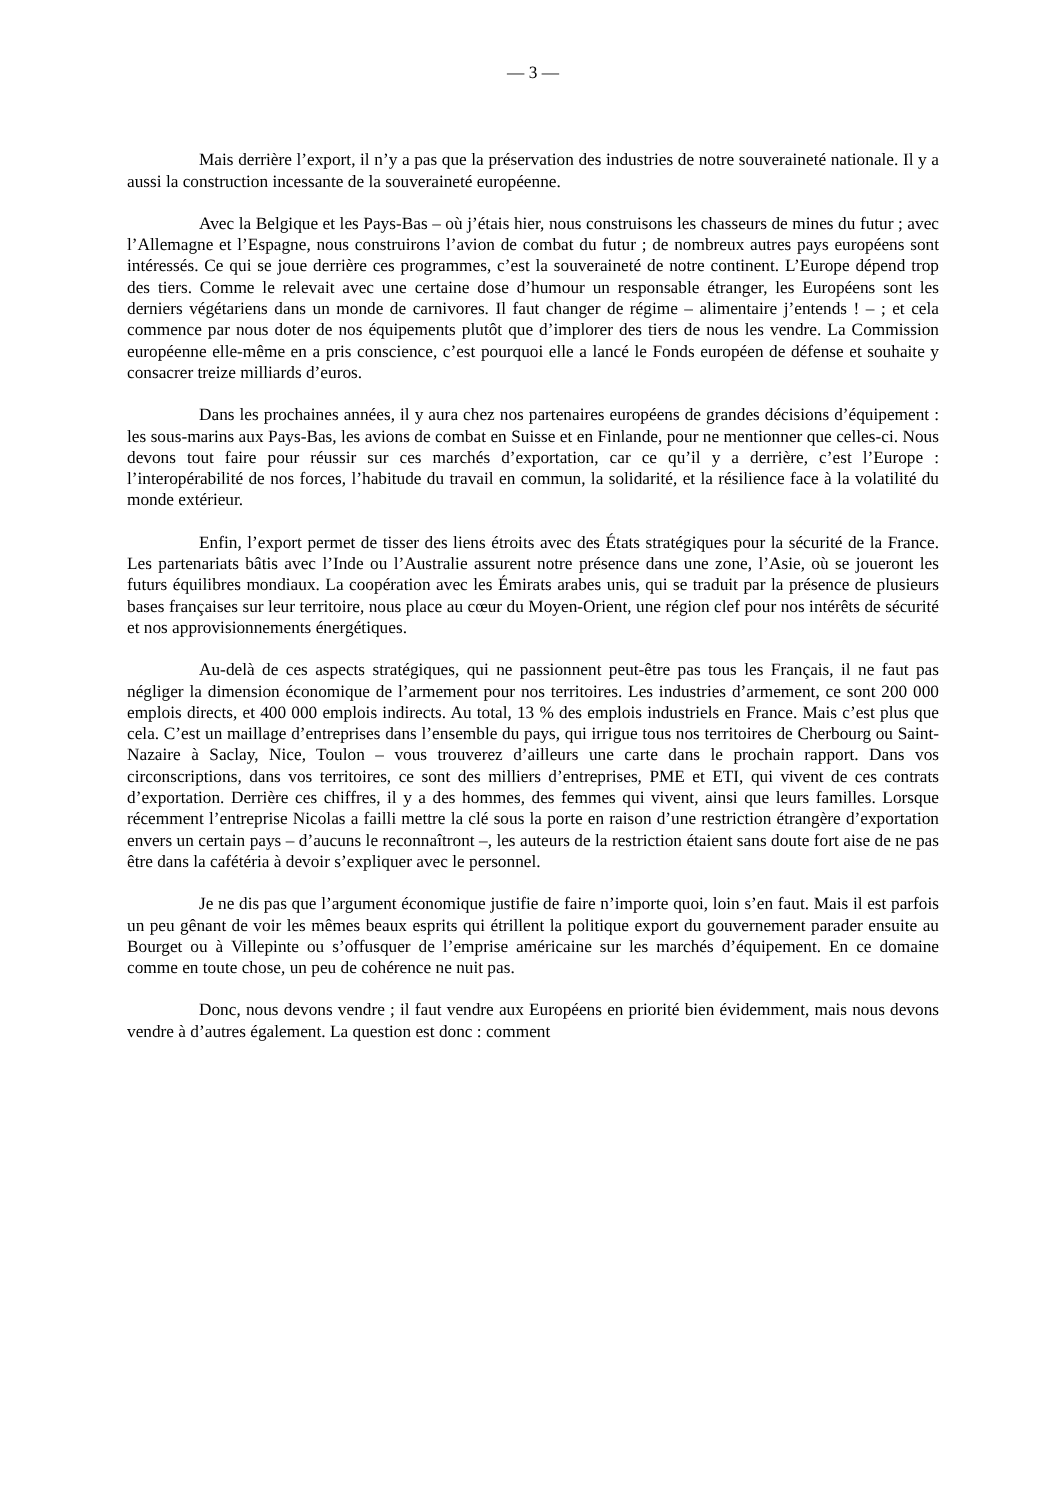— 3 —
Mais derrière l’export, il n’y a pas que la préservation des industries de notre souveraineté nationale. Il y a aussi la construction incessante de la souveraineté européenne.
Avec la Belgique et les Pays-Bas – où j’étais hier, nous construisons les chasseurs de mines du futur ; avec l’Allemagne et l’Espagne, nous construirons l’avion de combat du futur ; de nombreux autres pays européens sont intéressés. Ce qui se joue derrière ces programmes, c’est la souveraineté de notre continent. L’Europe dépend trop des tiers. Comme le relevait avec une certaine dose d’humour un responsable étranger, les Européens sont les derniers végétariens dans un monde de carnivores. Il faut changer de régime – alimentaire j’entends ! – ; et cela commence par nous doter de nos équipements plutôt que d’implorer des tiers de nous les vendre. La Commission européenne elle-même en a pris conscience, c’est pourquoi elle a lancé le Fonds européen de défense et souhaite y consacrer treize milliards d’euros.
Dans les prochaines années, il y aura chez nos partenaires européens de grandes décisions d’équipement : les sous-marins aux Pays-Bas, les avions de combat en Suisse et en Finlande, pour ne mentionner que celles-ci. Nous devons tout faire pour réussir sur ces marchés d’exportation, car ce qu’il y a derrière, c’est l’Europe : l’interopérabilité de nos forces, l’habitude du travail en commun, la solidarité, et la résilience face à la volatilité du monde extérieur.
Enfin, l’export permet de tisser des liens étroits avec des États stratégiques pour la sécurité de la France. Les partenariats bâtis avec l’Inde ou l’Australie assurent notre présence dans une zone, l’Asie, où se joueront les futurs équilibres mondiaux. La coopération avec les Émirats arabes unis, qui se traduit par la présence de plusieurs bases françaises sur leur territoire, nous place au cœur du Moyen-Orient, une région clef pour nos intérêts de sécurité et nos approvisionnements énergétiques.
Au-delà de ces aspects stratégiques, qui ne passionnent peut-être pas tous les Français, il ne faut pas négliger la dimension économique de l’armement pour nos territoires. Les industries d’armement, ce sont 200 000 emplois directs, et 400 000 emplois indirects. Au total, 13 % des emplois industriels en France. Mais c’est plus que cela. C’est un maillage d’entreprises dans l’ensemble du pays, qui irrigue tous nos territoires de Cherbourg ou Saint-Nazaire à Saclay, Nice, Toulon – vous trouverez d’ailleurs une carte dans le prochain rapport. Dans vos circonscriptions, dans vos territoires, ce sont des milliers d’entreprises, PME et ETI, qui vivent de ces contrats d’exportation. Derrière ces chiffres, il y a des hommes, des femmes qui vivent, ainsi que leurs familles. Lorsque récemment l’entreprise Nicolas a failli mettre la clé sous la porte en raison d’une restriction étrangère d’exportation envers un certain pays – d’aucuns le reconnaîtront –, les auteurs de la restriction étaient sans doute fort aise de ne pas être dans la cafétéria à devoir s’expliquer avec le personnel.
Je ne dis pas que l’argument économique justifie de faire n’importe quoi, loin s’en faut. Mais il est parfois un peu gênant de voir les mêmes beaux esprits qui étrillent la politique export du gouvernement parader ensuite au Bourget ou à Villepinte ou s’offusquer de l’emprise américaine sur les marchés d’équipement. En ce domaine comme en toute chose, un peu de cohérence ne nuit pas.
Donc, nous devons vendre ; il faut vendre aux Européens en priorité bien évidemment, mais nous devons vendre à d’autres également. La question est donc : comment